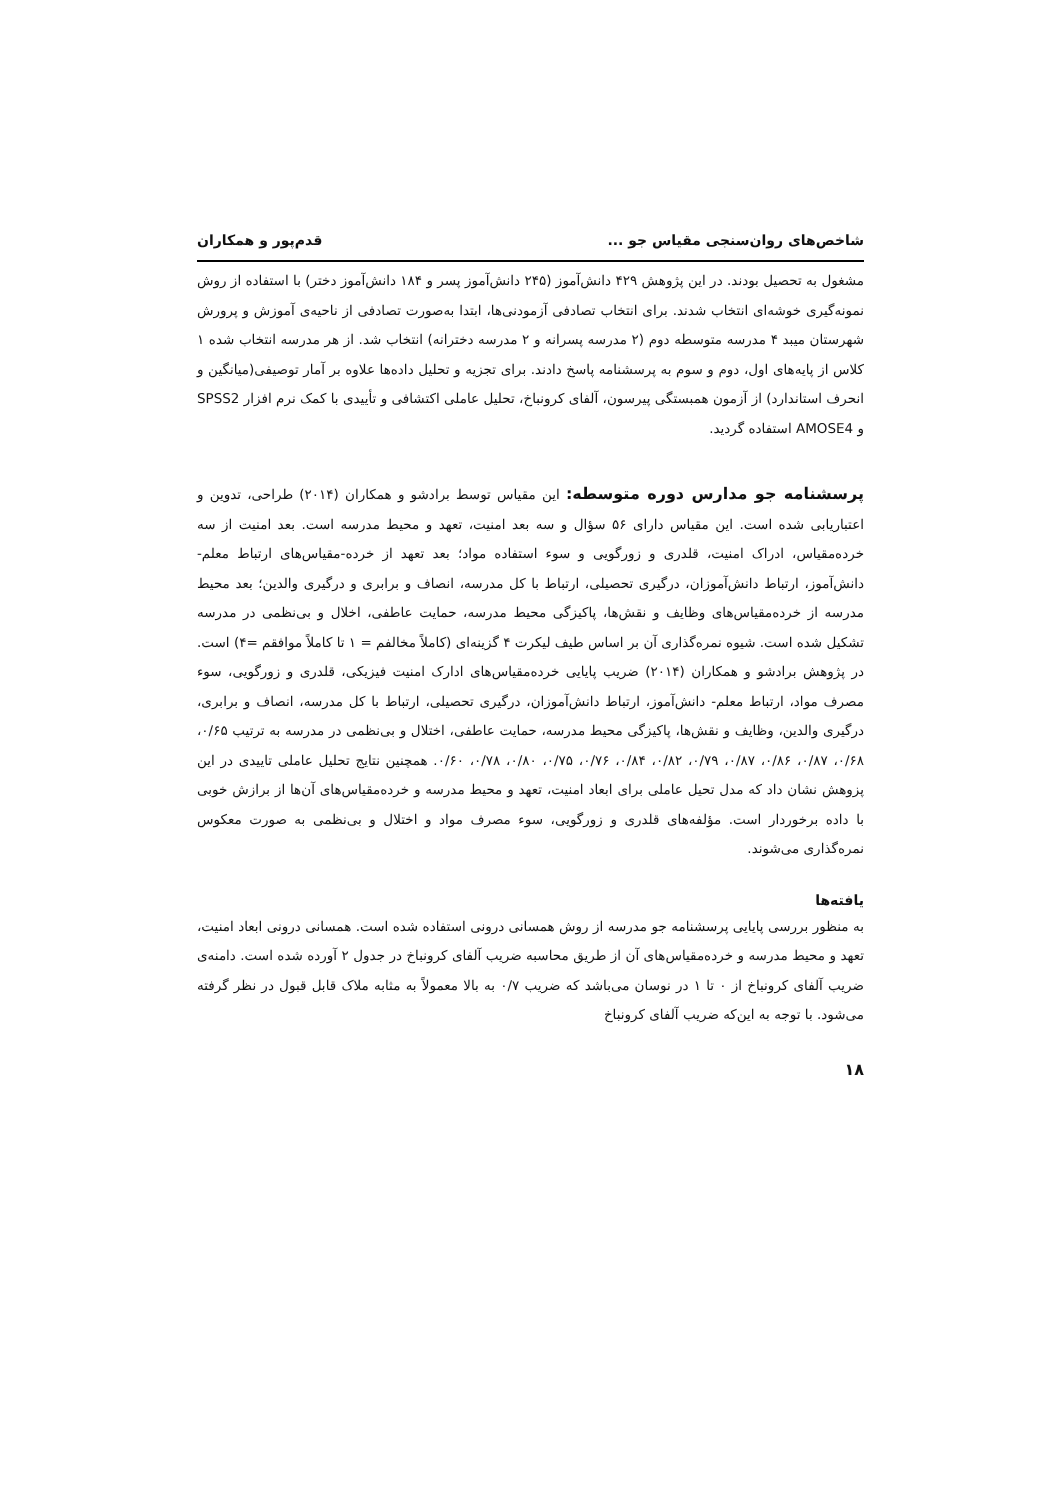شاخص‌های روان‌سنجی مقیاس جو ... قدم‌پور و همکاران
مشغول به تحصیل بودند. در این پژوهش ۴۲۹ دانش‌آموز (۲۴۵ دانش‌آموز پسر و ۱۸۴ دانش‌آموز دختر) با استفاده از روش نمونه‌گیری خوشه‌ای انتخاب شدند. برای انتخاب تصادفی آزمودنی‌ها، ابتدا به‌صورت تصادفی از ناحیه‌ی آموزش و پرورش شهرستان میبد ۴ مدرسه متوسطه دوم (۲ مدرسه پسرانه و ۲ مدرسه دخترانه) انتخاب شد. از هر مدرسه انتخاب شده ۱ کلاس از پایه‌های اول، دوم و سوم به پرسشنامه پاسخ دادند. برای تجزیه و تحلیل داده‌ها علاوه بر آمار توصیفی(میانگین و انحرف استاندارد) از آزمون همبستگی پیرسون، آلفای کرونباخ، تحلیل عاملی اکتشافی و تأییدی با کمک نرم افزار SPSS2 و AMOSE4 استفاده گردید.
پرسشنامه جو مدارس دوره متوسطه: این مقیاس توسط برادشو و همکاران (۲۰۱۴) طراحی، تدوین و اعتباریابی شده است. این مقیاس دارای ۵۶ سؤال و سه بعد امنیت، تعهد و محیط مدرسه است. بعد امنیت از سه خرده‌مقیاس، ادراک امنیت، قلدری و زورگویی و سوء استفاده مواد؛ بعد تعهد از خرده-مقیاس‌های ارتباط معلم- دانش‌آموز، ارتباط دانش‌آموزان، درگیری تحصیلی، ارتباط با کل مدرسه، انصاف و برابری و درگیری والدین؛ بعد محیط مدرسه از خرده‌مقیاس‌های وظایف و نقش‌ها، پاکیزگی محیط مدرسه، حمایت عاطفی، اخلال و بی‌نظمی در مدرسه تشکیل شده است. شیوه نمره‌گذاری آن بر اساس طیف لیکرت ۴ گزینه‌ای (کاملاً مخالفم = ۱ تا کاملاً موافقم =۴) است. در پژوهش برادشو و همکاران (۲۰۱۴) ضریب پایایی خرده‌مقیاس‌های ادارک امنیت فیزیکی، قلدری و زورگویی، سوء مصرف مواد، ارتباط معلم- دانش‌آموز، ارتباط دانش‌آموزان، درگیری تحصیلی، ارتباط با کل مدرسه، انصاف و برابری، درگیری والدین، وظایف و نقش‌ها، پاکیزگی محیط مدرسه، حمایت عاطفی، اختلال و بی‌نظمی در مدرسه به ترتیب ۰/۶۵، ۰/۶۸، ۰/۸۷، ۰/۸۶، ۰/۸۷، ۰/۷۹، ۰/۸۲، ۰/۸۴، ۰/۷۶، ۰/۷۵، ۰/۸۰، ۰/۷۸، ۰/۶۰. همچنین نتایج تحلیل عاملی تاییدی در این پزوهش نشان داد که مدل تحیل عاملی برای ابعاد امنیت، تعهد و محیط مدرسه و خرده‌مقیاس‌های آن‌ها از برازش خوبی با داده برخوردار است. مؤلفه‌های قلدری و زورگویی، سوء مصرف مواد و اختلال و بی‌نظمی به صورت معکوس نمره‌گذاری می‌شوند.
یافته‌ها
به منظور بررسی پایایی پرسشنامه جو مدرسه از روش همسانی درونی استفاده شده است. همسانی درونی ابعاد امنیت، تعهد و محیط مدرسه و خرده‌مقیاس‌های آن از طریق محاسبه ضریب آلفای کرونباخ در جدول ۲ آورده شده است. دامنه‌ی ضریب آلفای کرونباخ از ۰ تا ۱ در نوسان می‌باشد که ضریب ۰/۷ به بالا معمولاً به مثابه ملاک قابل قبول در نظر گرفته می‌شود. با توجه به این‌که ضریب آلفای کرونباخ
۱۸